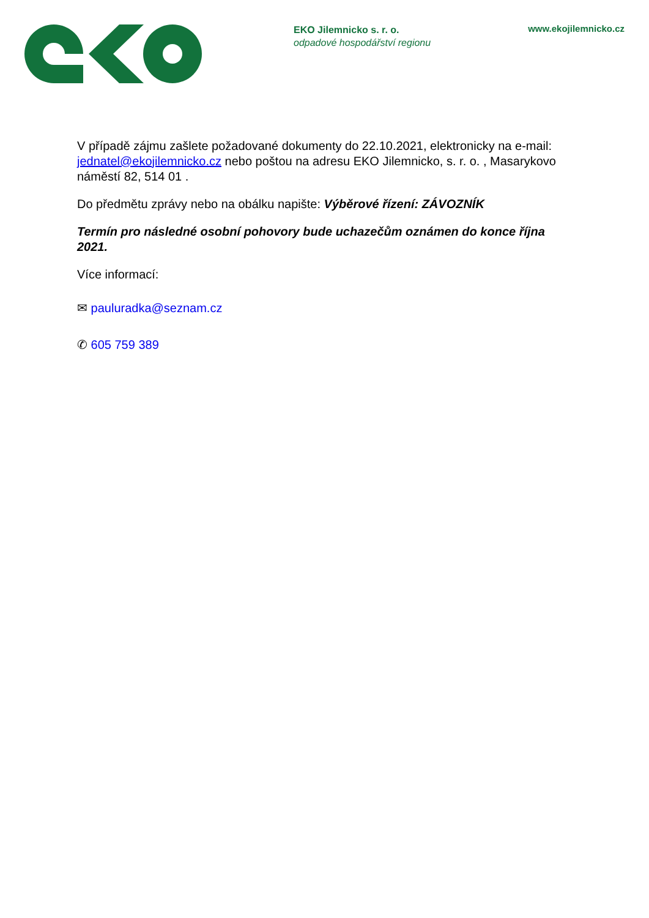EKO Jilemnicko s. r. o.
odpadové hospodářství regionu
www.ekojilemnicko.cz
V případě zájmu zašlete požadované dokumenty do 22.10.2021, elektronicky na e-mail: jednatel@ekojilemnicko.cz nebo poštou na adresu EKO Jilemnicko, s. r. o. , Masarykovo náměstí 82, 514 01 .
Do předmětu zprávy nebo na obálku napište: Výběrové řízení: ZÁVOZNÍK
Termín pro následné osobní pohovory bude uchazečům oznámen do konce října 2021.
Více informací:
✉ pauluradka@seznam.cz
✆ 605 759 389